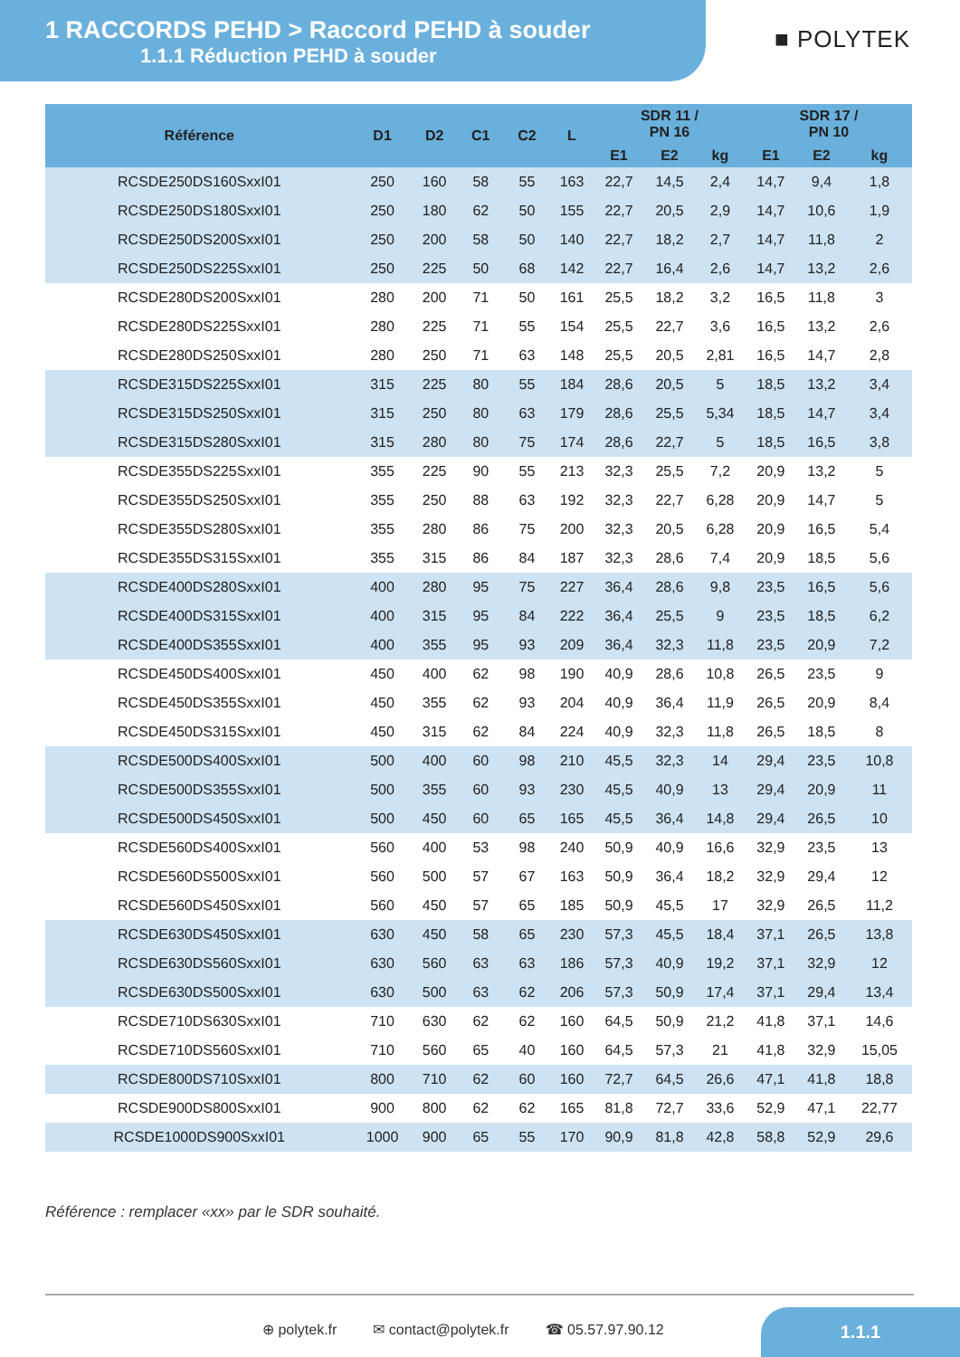1 RACCORDS PEHD > Raccord PEHD à souder
1.1.1 Réduction PEHD à souder
■ POLYTEK
| Référence | D1 | D2 | C1 | C2 | L | SDR 11 / PN 16 | | | SDR 17 / PN 10 | | |
| --- | --- | --- | --- | --- | --- | --- | --- | --- | --- | --- | --- |
| | | | | | | E1 | E2 | kg | E1 | E2 | kg |
| RCSDE250DS160SxxI01 | 250 | 160 | 58 | 55 | 163 | 22,7 | 14,5 | 2,4 | 14,7 | 9,4 | 1,8 |
| RCSDE250DS180SxxI01 | 250 | 180 | 62 | 50 | 155 | 22,7 | 20,5 | 2,9 | 14,7 | 10,6 | 1,9 |
| RCSDE250DS200SxxI01 | 250 | 200 | 58 | 50 | 140 | 22,7 | 18,2 | 2,7 | 14,7 | 11,8 | 2 |
| RCSDE250DS225SxxI01 | 250 | 225 | 50 | 68 | 142 | 22,7 | 16,4 | 2,6 | 14,7 | 13,2 | 2,6 |
| RCSDE280DS200SxxI01 | 280 | 200 | 71 | 50 | 161 | 25,5 | 18,2 | 3,2 | 16,5 | 11,8 | 3 |
| RCSDE280DS225SxxI01 | 280 | 225 | 71 | 55 | 154 | 25,5 | 22,7 | 3,6 | 16,5 | 13,2 | 2,6 |
| RCSDE280DS250SxxI01 | 280 | 250 | 71 | 63 | 148 | 25,5 | 20,5 | 2,81 | 16,5 | 14,7 | 2,8 |
| RCSDE315DS225SxxI01 | 315 | 225 | 80 | 55 | 184 | 28,6 | 20,5 | 5 | 18,5 | 13,2 | 3,4 |
| RCSDE315DS250SxxI01 | 315 | 250 | 80 | 63 | 179 | 28,6 | 25,5 | 5,34 | 18,5 | 14,7 | 3,4 |
| RCSDE315DS280SxxI01 | 315 | 280 | 80 | 75 | 174 | 28,6 | 22,7 | 5 | 18,5 | 16,5 | 3,8 |
| RCSDE355DS225SxxI01 | 355 | 225 | 90 | 55 | 213 | 32,3 | 25,5 | 7,2 | 20,9 | 13,2 | 5 |
| RCSDE355DS250SxxI01 | 355 | 250 | 88 | 63 | 192 | 32,3 | 22,7 | 6,28 | 20,9 | 14,7 | 5 |
| RCSDE355DS280SxxI01 | 355 | 280 | 86 | 75 | 200 | 32,3 | 20,5 | 6,28 | 20,9 | 16,5 | 5,4 |
| RCSDE355DS315SxxI01 | 355 | 315 | 86 | 84 | 187 | 32,3 | 28,6 | 7,4 | 20,9 | 18,5 | 5,6 |
| RCSDE400DS280SxxI01 | 400 | 280 | 95 | 75 | 227 | 36,4 | 28,6 | 9,8 | 23,5 | 16,5 | 5,6 |
| RCSDE400DS315SxxI01 | 400 | 315 | 95 | 84 | 222 | 36,4 | 25,5 | 9 | 23,5 | 18,5 | 6,2 |
| RCSDE400DS355SxxI01 | 400 | 355 | 95 | 93 | 209 | 36,4 | 32,3 | 11,8 | 23,5 | 20,9 | 7,2 |
| RCSDE450DS400SxxI01 | 450 | 400 | 62 | 98 | 190 | 40,9 | 28,6 | 10,8 | 26,5 | 23,5 | 9 |
| RCSDE450DS355SxxI01 | 450 | 355 | 62 | 93 | 204 | 40,9 | 36,4 | 11,9 | 26,5 | 20,9 | 8,4 |
| RCSDE450DS315SxxI01 | 450 | 315 | 62 | 84 | 224 | 40,9 | 32,3 | 11,8 | 26,5 | 18,5 | 8 |
| RCSDE500DS400SxxI01 | 500 | 400 | 60 | 98 | 210 | 45,5 | 32,3 | 14 | 29,4 | 23,5 | 10,8 |
| RCSDE500DS355SxxI01 | 500 | 355 | 60 | 93 | 230 | 45,5 | 40,9 | 13 | 29,4 | 20,9 | 11 |
| RCSDE500DS450SxxI01 | 500 | 450 | 60 | 65 | 165 | 45,5 | 36,4 | 14,8 | 29,4 | 26,5 | 10 |
| RCSDE560DS400SxxI01 | 560 | 400 | 53 | 98 | 240 | 50,9 | 40,9 | 16,6 | 32,9 | 23,5 | 13 |
| RCSDE560DS500SxxI01 | 560 | 500 | 57 | 67 | 163 | 50,9 | 36,4 | 18,2 | 32,9 | 29,4 | 12 |
| RCSDE560DS450SxxI01 | 560 | 450 | 57 | 65 | 185 | 50,9 | 45,5 | 17 | 32,9 | 26,5 | 11,2 |
| RCSDE630DS450SxxI01 | 630 | 450 | 58 | 65 | 230 | 57,3 | 45,5 | 18,4 | 37,1 | 26,5 | 13,8 |
| RCSDE630DS560SxxI01 | 630 | 560 | 63 | 63 | 186 | 57,3 | 40,9 | 19,2 | 37,1 | 32,9 | 12 |
| RCSDE630DS500SxxI01 | 630 | 500 | 63 | 62 | 206 | 57,3 | 50,9 | 17,4 | 37,1 | 29,4 | 13,4 |
| RCSDE710DS630SxxI01 | 710 | 630 | 62 | 62 | 160 | 64,5 | 50,9 | 21,2 | 41,8 | 37,1 | 14,6 |
| RCSDE710DS560SxxI01 | 710 | 560 | 65 | 40 | 160 | 64,5 | 57,3 | 21 | 41,8 | 32,9 | 15,05 |
| RCSDE800DS710SxxI01 | 800 | 710 | 62 | 60 | 160 | 72,7 | 64,5 | 26,6 | 47,1 | 41,8 | 18,8 |
| RCSDE900DS800SxxI01 | 900 | 800 | 62 | 62 | 165 | 81,8 | 72,7 | 33,6 | 52,9 | 47,1 | 22,77 |
| RCSDE1000DS900SxxI01 | 1000 | 900 | 65 | 55 | 170 | 90,9 | 81,8 | 42,8 | 58,8 | 52,9 | 29,6 |
Référence : remplacer «xx» par le SDR souhaité.
⊕ polytek.fr ✉ contact@polytek.fr ☎ 05.57.97.90.12
1.1.1